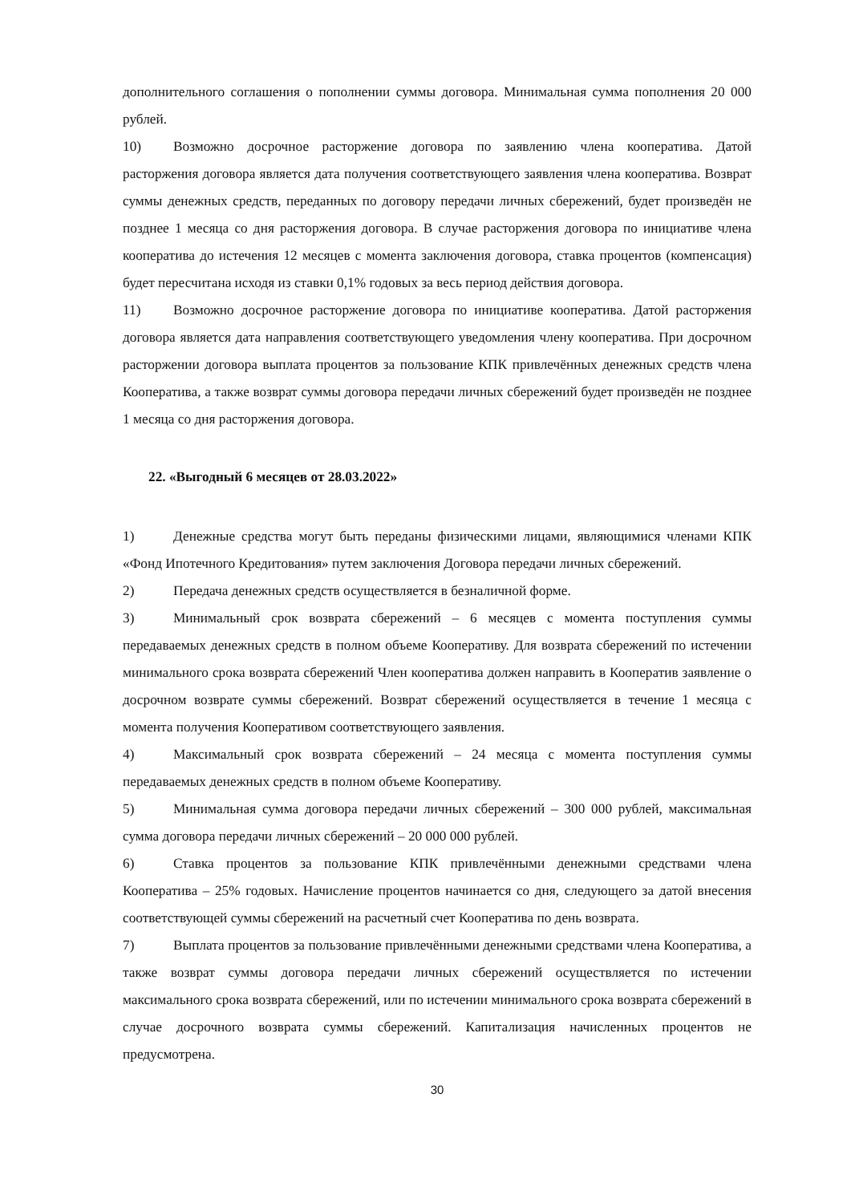дополнительного соглашения о пополнении суммы договора. Минимальная сумма пополнения 20 000 рублей.
10) Возможно досрочное расторжение договора по заявлению члена кооператива. Датой расторжения договора является дата получения соответствующего заявления члена кооператива. Возврат суммы денежных средств, переданных по договору передачи личных сбережений, будет произведён не позднее 1 месяца со дня расторжения договора. В случае расторжения договора по инициативе члена кооператива до истечения 12 месяцев с момента заключения договора, ставка процентов (компенсация) будет пересчитана исходя из ставки 0,1% годовых за весь период действия договора.
11) Возможно досрочное расторжение договора по инициативе кооператива. Датой расторжения договора является дата направления соответствующего уведомления члену кооператива. При досрочном расторжении договора выплата процентов за пользование КПК привлечённых денежных средств члена Кооператива, а также возврат суммы договора передачи личных сбережений будет произведён не позднее 1 месяца со дня расторжения договора.
22. «Выгодный 6 месяцев от 28.03.2022»
1) Денежные средства могут быть переданы физическими лицами, являющимися членами КПК «Фонд Ипотечного Кредитования» путем заключения Договора передачи личных сбережений.
2) Передача денежных средств осуществляется в безналичной форме.
3) Минимальный срок возврата сбережений – 6 месяцев с момента поступления суммы передаваемых денежных средств в полном объеме Кооперативу. Для возврата сбережений по истечении минимального срока возврата сбережений Член кооператива должен направить в Кооператив заявление о досрочном возврате суммы сбережений. Возврат сбережений осуществляется в течение 1 месяца с момента получения Кооперативом соответствующего заявления.
4) Максимальный срок возврата сбережений – 24 месяца с момента поступления суммы передаваемых денежных средств в полном объеме Кооперативу.
5) Минимальная сумма договора передачи личных сбережений – 300 000 рублей, максимальная сумма договора передачи личных сбережений – 20 000 000 рублей.
6) Ставка процентов за пользование КПК привлечёнными денежными средствами члена Кооператива – 25% годовых. Начисление процентов начинается со дня, следующего за датой внесения соответствующей суммы сбережений на расчетный счет Кооператива по день возврата.
7) Выплата процентов за пользование привлечёнными денежными средствами члена Кооператива, а также возврат суммы договора передачи личных сбережений осуществляется по истечении максимального срока возврата сбережений, или по истечении минимального срока возврата сбережений в случае досрочного возврата суммы сбережений. Капитализация начисленных процентов не предусмотрена.
30